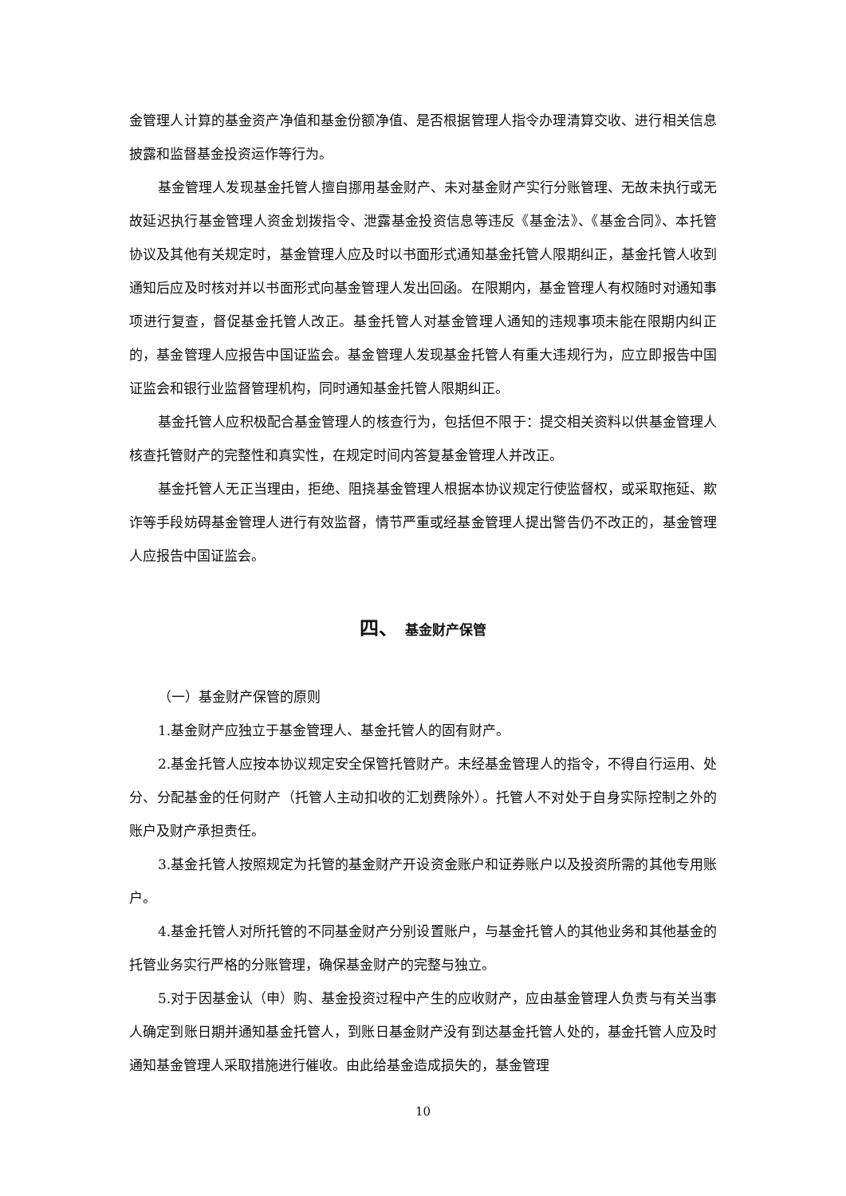金管理人计算的基金资产净值和基金份额净值、是否根据管理人指令办理清算交收、进行相关信息披露和监督基金投资运作等行为。
基金管理人发现基金托管人擅自挪用基金财产、未对基金财产实行分账管理、无故未执行或无故延迟执行基金管理人资金划拨指令、泄露基金投资信息等违反《基金法》、《基金合同》、本托管协议及其他有关规定时，基金管理人应及时以书面形式通知基金托管人限期纠正，基金托管人收到通知后应及时核对并以书面形式向基金管理人发出回函。在限期内，基金管理人有权随时对通知事项进行复查，督促基金托管人改正。基金托管人对基金管理人通知的违规事项未能在限期内纠正的，基金管理人应报告中国证监会。基金管理人发现基金托管人有重大违规行为，应立即报告中国证监会和银行业监督管理机构，同时通知基金托管人限期纠正。
基金托管人应积极配合基金管理人的核查行为，包括但不限于：提交相关资料以供基金管理人核查托管财产的完整性和真实性，在规定时间内答复基金管理人并改正。
基金托管人无正当理由，拒绝、阻挠基金管理人根据本协议规定行使监督权，或采取拖延、欺诈等手段妨碍基金管理人进行有效监督，情节严重或经基金管理人提出警告仍不改正的，基金管理人应报告中国证监会。
四、 基金财产保管
（一）基金财产保管的原则
1.基金财产应独立于基金管理人、基金托管人的固有财产。
2.基金托管人应按本协议规定安全保管托管财产。未经基金管理人的指令，不得自行运用、处分、分配基金的任何财产（托管人主动扣收的汇划费除外）。托管人不对处于自身实际控制之外的账户及财产承担责任。
3.基金托管人按照规定为托管的基金财产开设资金账户和证券账户以及投资所需的其他专用账户。
4.基金托管人对所托管的不同基金财产分别设置账户，与基金托管人的其他业务和其他基金的托管业务实行严格的分账管理，确保基金财产的完整与独立。
5.对于因基金认（申）购、基金投资过程中产生的应收财产，应由基金管理人负责与有关当事人确定到账日期并通知基金托管人，到账日基金财产没有到达基金托管人处的，基金托管人应及时通知基金管理人采取措施进行催收。由此给基金造成损失的，基金管理
10